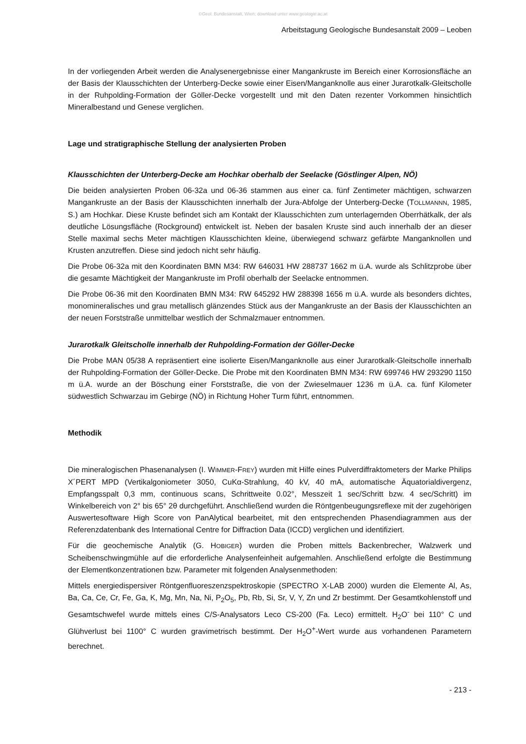©Geol. Bundesanstalt, Wien; download unter www.geologie.ac.at
Arbeitstagung Geologische Bundesanstalt 2009 – Leoben
In der vorliegenden Arbeit werden die Analysenergebnisse einer Mangankruste im Bereich einer Korrosionsfläche an der Basis der Klausschichten der Unterberg-Decke sowie einer Eisen/Manganknolle aus einer Jurarotkalk-Gleitscholle in der Ruhpolding-Formation der Göller-Decke vorgestellt und mit den Daten rezenter Vorkommen hinsichtlich Mineralbestand und Genese verglichen.
Lage und stratigraphische Stellung der analysierten Proben
Klausschichten der Unterberg-Decke am Hochkar oberhalb der Seelacke (Göstlinger Alpen, NÖ)
Die beiden analysierten Proben 06-32a und 06-36 stammen aus einer ca. fünf Zentimeter mächtigen, schwarzen Mangankruste an der Basis der Klausschichten innerhalb der Jura-Abfolge der Unterberg-Decke (TOLLMANNN, 1985, S.) am Hochkar. Diese Kruste befindet sich am Kontakt der Klausschichten zum unterlagernden Oberrhätkalk, der als deutliche Lösungsfläche (Rockground) entwickelt ist. Neben der basalen Kruste sind auch innerhalb der an dieser Stelle maximal sechs Meter mächtigen Klausschichten kleine, überwiegend schwarz gefärbte Manganknollen und Krusten anzutreffen. Diese sind jedoch nicht sehr häufig.
Die Probe 06-32a mit den Koordinaten BMN M34: RW 646031 HW 288737 1662 m ü.A. wurde als Schlitzprobe über die gesamte Mächtigkeit der Mangankruste im Profil oberhalb der Seelacke entnommen.
Die Probe 06-36 mit den Koordinaten BMN M34: RW 645292 HW 288398 1656 m ü.A. wurde als besonders dichtes, monomineralisches und grau metallisch glänzendes Stück aus der Mangankruste an der Basis der Klausschichten an der neuen Forststraße unmittelbar westlich der Schmalzmauer entnommen.
Jurarotkalk Gleitscholle innerhalb der Ruhpolding-Formation der Göller-Decke
Die Probe MAN 05/38 A repräsentiert eine isolierte Eisen/Manganknolle aus einer Jurarotkalk-Gleitscholle innerhalb der Ruhpolding-Formation der Göller-Decke. Die Probe mit den Koordinaten BMN M34: RW 699746 HW 293290 1150 m ü.A. wurde an der Böschung einer Forststraße, die von der Zwieselmauer 1236 m ü.A. ca. fünf Kilometer südwestlich Schwarzau im Gebirge (NÖ) in Richtung Hoher Turm führt, entnommen.
Methodik
Die mineralogischen Phasenanalysen (I. WIMMER-FREY) wurden mit Hilfe eines Pulverdiffraktometers der Marke Philips X´PERT MPD (Vertikalgoniometer 3050, CuKα-Strahlung, 40 kV, 40 mA, automatische Äquatorialdivergenz, Empfangsspalt 0,3 mm, continuous scans, Schrittweite 0.02°, Messzeit 1 sec/Schritt bzw. 4 sec/Schritt) im Winkelbereich von 2° bis 65° 2θ durchgeführt. Anschließend wurden die Röntgenbeugungsreflexe mit der zugehörigen Auswertesoftware High Score von PanAlytical bearbeitet, mit den entsprechenden Phasendiagrammen aus der Referenzdatenbank des International Centre for Diffraction Data (ICCD) verglichen und identifiziert.
Für die geochemische Analytik (G. HOBIGER) wurden die Proben mittels Backenbrecher, Walzwerk und Scheibenschwingmühle auf die erforderliche Analysenfeinheit aufgemahlen. Anschließend erfolgte die Bestimmung der Elementkonzentrationen bzw. Parameter mit folgenden Analysenmethoden:
Mittels energiedispersiver Röntgenfluoreszenzspektroskopie (SPECTRO X-LAB 2000) wurden die Elemente Al, As, Ba, Ca, Ce, Cr, Fe, Ga, K, Mg, Mn, Na, Ni, P<sub>2</sub>O<sub>5</sub>, Pb, Rb, Si, Sr, V, Y, Zn und Zr bestimmt. Der Gesamtkohlenstoff und Gesamtschwefel wurde mittels eines C/S-Analysators Leco CS-200 (Fa. Leco) ermittelt. H<sub>2</sub>O<sup>-</sup> bei 110° C und Glühverlust bei 1100° C wurden gravimetrisch bestimmt. Der H<sub>2</sub>O<sup>+</sup>-Wert wurde aus vorhandenen Parametern berechnet.
- 213 -